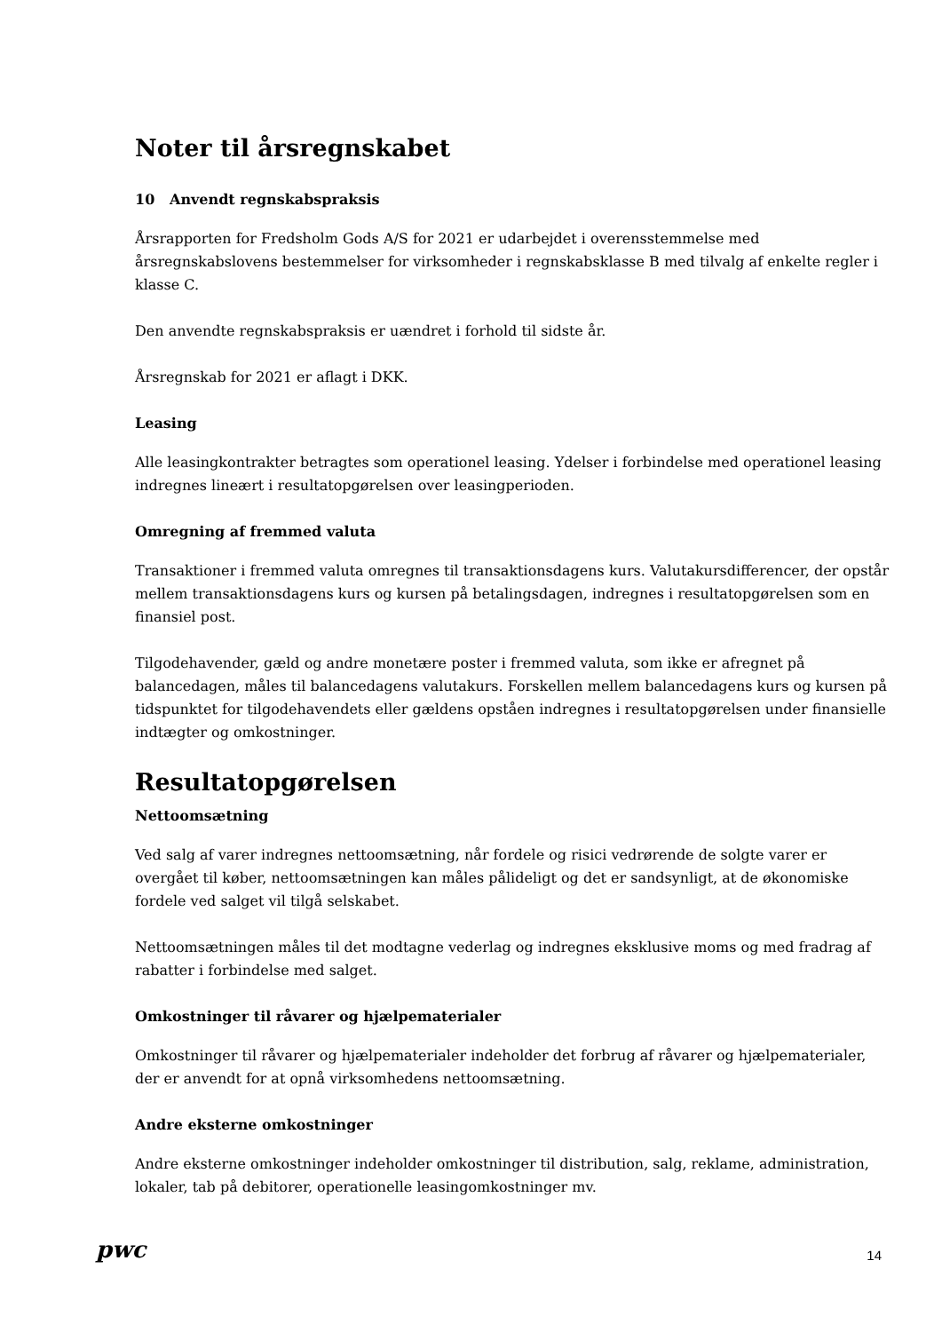Noter til årsregnskabet
10 Anvendt regnskabspraksis
Årsrapporten for Fredsholm Gods A/S for 2021 er udarbejdet i overensstemmelse med årsregnskabslovens bestemmelser for virksomheder i regnskabsklasse B med tilvalg af enkelte regler i klasse C.
Den anvendte regnskabspraksis er uændret i forhold til sidste år.
Årsregnskab for 2021 er aflagt i DKK.
Leasing
Alle leasingkontrakter betragtes som operationel leasing. Ydelser i forbindelse med operationel leasing indregnes lineært i resultatopgørelsen over leasingperioden.
Omregning af fremmed valuta
Transaktioner i fremmed valuta omregnes til transaktionsdagens kurs. Valutakursdifferencer, der opstår mellem transaktionsdagens kurs og kursen på betalingsdagen, indregnes i resultatopgørelsen som en finansiel post.
Tilgodehavender, gæld og andre monetære poster i fremmed valuta, som ikke er afregnet på balancedagen, måles til balancedagens valutakurs. Forskellen mellem balancedagens kurs og kursen på tidspunktet for tilgodehavendets eller gældens opståen indregnes i resultatopgørelsen under finansielle indtægter og omkostninger.
Resultatopgørelsen
Nettoomsætning
Ved salg af varer indregnes nettoomsætning, når fordele og risici vedrørende de solgte varer er overgået til køber, nettoomsætningen kan måles pålideligt og det er sandsynligt, at de økonomiske fordele ved salget vil tilgå selskabet.
Nettoomsætningen måles til det modtagne vederlag og indregnes eksklusive moms og med fradrag af rabatter i forbindelse med salget.
Omkostninger til råvarer og hjælpematerialer
Omkostninger til råvarer og hjælpematerialer indeholder det forbrug af råvarer og hjælpematerialer, der er anvendt for at opnå virksomhedens nettoomsætning.
Andre eksterne omkostninger
Andre eksterne omkostninger indeholder omkostninger til distribution, salg, reklame, administration, lokaler, tab på debitorer, operationelle leasingomkostninger mv.
pwc 14